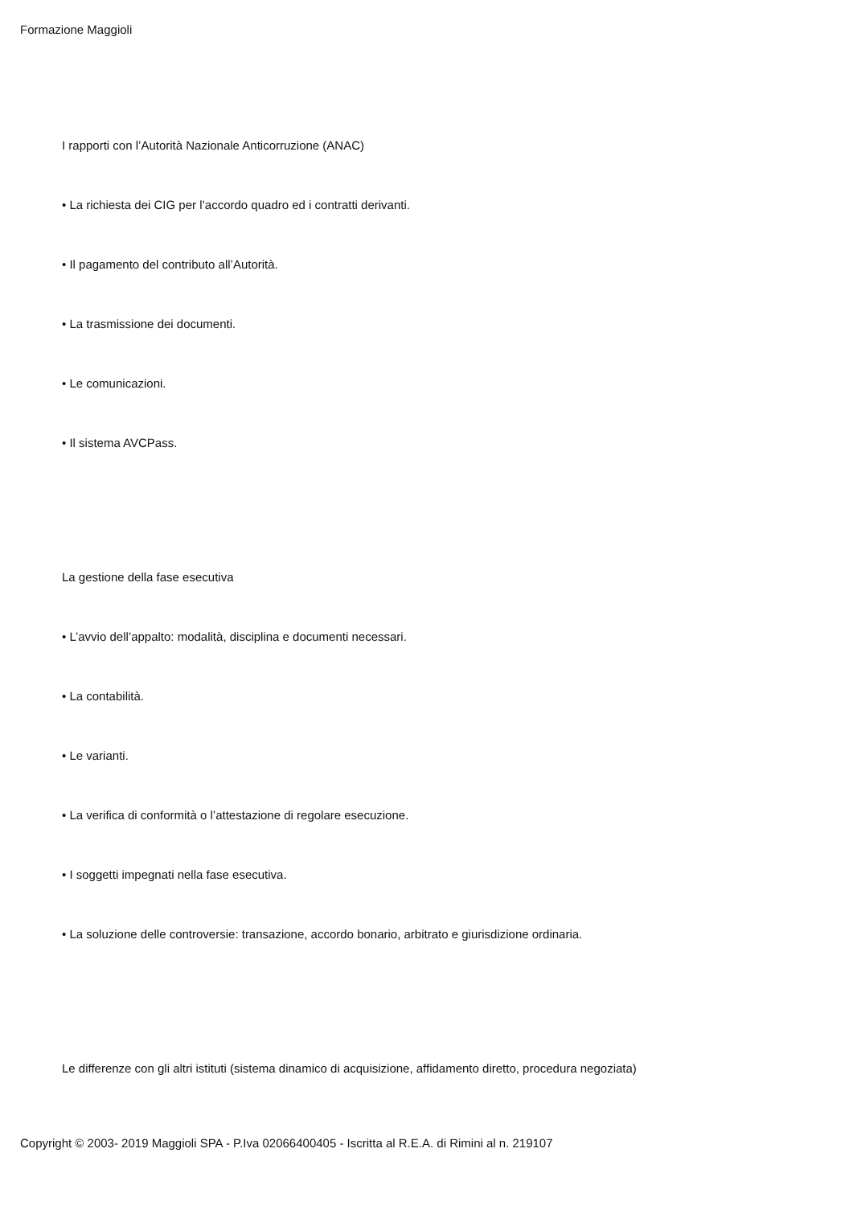Formazione Maggioli
I rapporti con l’Autorità Nazionale Anticorruzione (ANAC)
• La richiesta dei CIG per l’accordo quadro ed i contratti derivanti.
• Il pagamento del contributo all’Autorità.
• La trasmissione dei documenti.
• Le comunicazioni.
• Il sistema AVCPass.
La gestione della fase esecutiva
• L’avvio dell’appalto: modalità, disciplina e documenti necessari.
• La contabilità.
• Le varianti.
• La verifica di conformità o l’attestazione di regolare esecuzione.
• I soggetti impegnati nella fase esecutiva.
• La soluzione delle controversie: transazione, accordo bonario, arbitrato e giurisdizione ordinaria.
Le differenze con gli altri istituti (sistema dinamico di acquisizione, affidamento diretto, procedura negoziata)
Copyright © 2003- 2019 Maggioli SPA - P.Iva 02066400405 - Iscritta al R.E.A. di Rimini al n. 219107